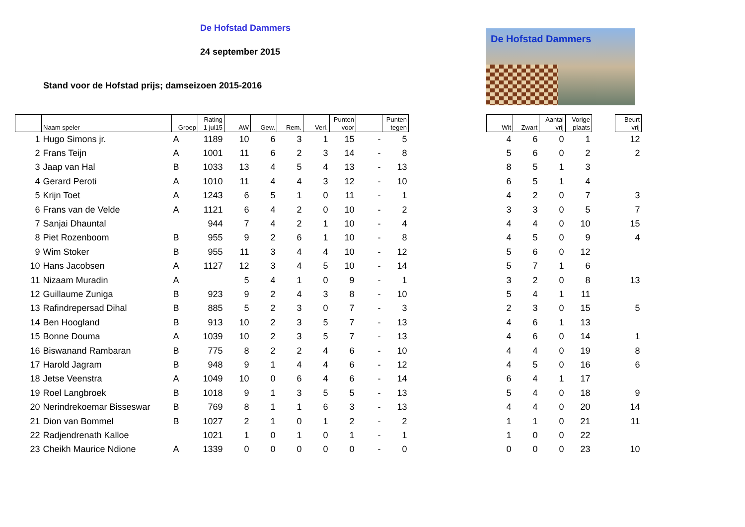De Hofstad Dammers
24 september 2015
Stand voor de Hofstad prijs; damseizoen 2015-2016
De Hofstad Dammers
| | Naam speler | Groep | Rating 1 jul15 | AW | Gew. | Rem. | Verl. | Punten voor | | Punten tegen | | Wit | Zwart | Aantal vrij | Vorige plaats | | Beurt vrij |
| --- | --- | --- | --- | --- | --- | --- | --- | --- | --- | --- | --- | --- | --- | --- | --- | --- | --- |
| 1 | Hugo Simons jr. | A | 1189 | 10 | 6 | 3 | 1 | 15 | - | 5 | | 4 | 6 | 0 | 1 | | 12 |
| 2 | Frans Teijn | A | 1001 | 11 | 6 | 2 | 3 | 14 | - | 8 | | 5 | 6 | 0 | 2 | | 2 |
| 3 | Jaap van Hal | B | 1033 | 13 | 4 | 5 | 4 | 13 | - | 13 | | 8 | 5 | 1 | 3 | | |
| 4 | Gerard Peroti | A | 1010 | 11 | 4 | 4 | 3 | 12 | - | 10 | | 6 | 5 | 1 | 4 | | |
| 5 | Krijn Toet | A | 1243 | 6 | 5 | 1 | 0 | 11 | - | 1 | | 4 | 2 | 0 | 7 | | 3 |
| 6 | Frans van de Velde | A | 1121 | 6 | 4 | 2 | 0 | 10 | - | 2 | | 3 | 3 | 0 | 5 | | 7 |
| 7 | Sanjai Dhauntal | | 944 | 7 | 4 | 2 | 1 | 10 | - | 4 | | 4 | 4 | 0 | 10 | | 15 |
| 8 | Piet Rozenboom | B | 955 | 9 | 2 | 6 | 1 | 10 | - | 8 | | 4 | 5 | 0 | 9 | | 4 |
| 9 | Wim Stoker | B | 955 | 11 | 3 | 4 | 4 | 10 | - | 12 | | 5 | 6 | 0 | 12 | | |
| 10 | Hans Jacobsen | A | 1127 | 12 | 3 | 4 | 5 | 10 | - | 14 | | 5 | 7 | 1 | 6 | | |
| 11 | Nizaam Muradin | A | | 5 | 4 | 1 | 0 | 9 | - | 1 | | 3 | 2 | 0 | 8 | | 13 |
| 12 | Guillaume Zuniga | B | 923 | 9 | 2 | 4 | 3 | 8 | - | 10 | | 5 | 4 | 1 | 11 | | |
| 13 | Rafindrepersad Dihal | B | 885 | 5 | 2 | 3 | 0 | 7 | - | 3 | | 2 | 3 | 0 | 15 | | 5 |
| 14 | Ben Hoogland | B | 913 | 10 | 2 | 3 | 5 | 7 | - | 13 | | 4 | 6 | 1 | 13 | | |
| 15 | Bonne Douma | A | 1039 | 10 | 2 | 3 | 5 | 7 | - | 13 | | 4 | 6 | 0 | 14 | | 1 |
| 16 | Biswanand Rambaran | B | 775 | 8 | 2 | 2 | 4 | 6 | - | 10 | | 4 | 4 | 0 | 19 | | 8 |
| 17 | Harold Jagram | B | 948 | 9 | 1 | 4 | 4 | 6 | - | 12 | | 4 | 5 | 0 | 16 | | 6 |
| 18 | Jetse Veenstra | A | 1049 | 10 | 0 | 6 | 4 | 6 | - | 14 | | 6 | 4 | 1 | 17 | | |
| 19 | Roel Langbroek | B | 1018 | 9 | 1 | 3 | 5 | 5 | - | 13 | | 5 | 4 | 0 | 18 | | 9 |
| 20 | Nerindrekoemar Bisseswar | B | 769 | 8 | 1 | 1 | 6 | 3 | - | 13 | | 4 | 4 | 0 | 20 | | 14 |
| 21 | Dion van Bommel | B | 1027 | 2 | 1 | 0 | 1 | 2 | - | 2 | | 1 | 1 | 0 | 21 | | 11 |
| 22 | Radjendrenath Kalloe | | 1021 | 1 | 0 | 1 | 0 | 1 | - | 1 | | 1 | 0 | 0 | 22 | | |
| 23 | Cheikh Maurice Ndione | A | 1339 | 0 | 0 | 0 | 0 | 0 | - | 0 | | 0 | 0 | 0 | 23 | | 10 |